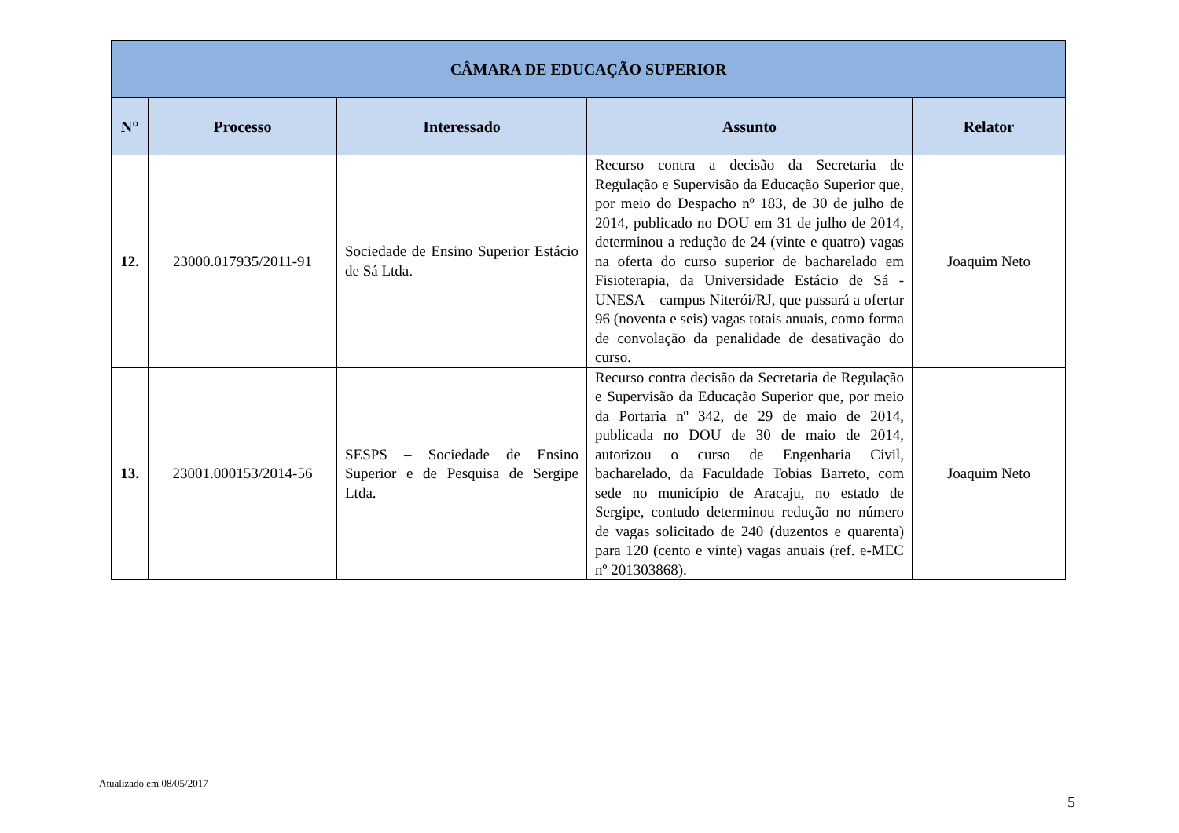| CÂMARA DE EDUCAÇÃO SUPERIOR | | | | |
| --- | --- | --- | --- | --- |
| N° | Processo | Interessado | Assunto | Relator |
| 12. | 23000.017935/2011-91 | Sociedade de Ensino Superior Estácio de Sá Ltda. | Recurso contra a decisão da Secretaria de Regulação e Supervisão da Educação Superior que, por meio do Despacho nº 183, de 30 de julho de 2014, publicado no DOU em 31 de julho de 2014, determinou a redução de 24 (vinte e quatro) vagas na oferta do curso superior de bacharelado em Fisioterapia, da Universidade Estácio de Sá - UNESA – campus Niterói/RJ, que passará a ofertar 96 (noventa e seis) vagas totais anuais, como forma de convolação da penalidade de desativação do curso. | Joaquim Neto |
| 13. | 23001.000153/2014-56 | SESPS – Sociedade de Ensino Superior e de Pesquisa de Sergipe Ltda. | Recurso contra decisão da Secretaria de Regulação e Supervisão da Educação Superior que, por meio da Portaria nº 342, de 29 de maio de 2014, publicada no DOU de 30 de maio de 2014, autorizou o curso de Engenharia Civil, bacharelado, da Faculdade Tobias Barreto, com sede no município de Aracaju, no estado de Sergipe, contudo determinou redução no número de vagas solicitado de 240 (duzentos e quarenta) para 120 (cento e vinte) vagas anuais (ref. e-MEC nº 201303868). | Joaquim Neto |
Atualizado em 08/05/2017
5